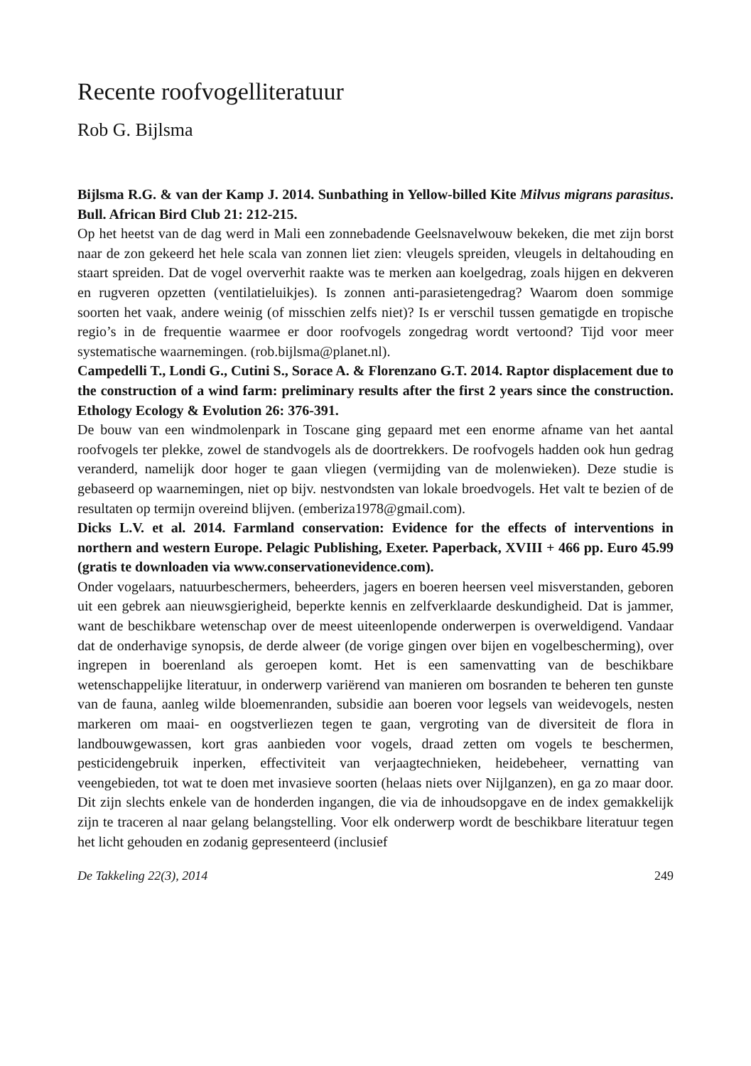Recente roofvogelliteratuur
Rob G. Bijlsma
Bijlsma R.G. & van der Kamp J. 2014. Sunbathing in Yellow-billed Kite Milvus migrans parasitus. Bull. African Bird Club 21: 212-215.
Op het heetst van de dag werd in Mali een zonnebadende Geelsnavelwouw bekeken, die met zijn borst naar de zon gekeerd het hele scala van zonnen liet zien: vleugels spreiden, vleugels in deltahouding en staart spreiden. Dat de vogel oververhit raakte was te merken aan koelgedrag, zoals hijgen en dekveren en rugveren opzetten (ventilatieluikjes). Is zonnen anti-parasietengedrag? Waarom doen sommige soorten het vaak, andere weinig (of misschien zelfs niet)? Is er verschil tussen gematigde en tropische regio’s in de frequentie waarmee er door roofvogels zongedrag wordt vertoond? Tijd voor meer systematische waarnemingen. (rob.bijlsma@planet.nl).
Campedelli T., Londi G., Cutini S., Sorace A. & Florenzano G.T. 2014. Raptor displacement due to the construction of a wind farm: preliminary results after the first 2 years since the construction. Ethology Ecology & Evolution 26: 376-391.
De bouw van een windmolenpark in Toscane ging gepaard met een enorme afname van het aantal roofvogels ter plekke, zowel de standvogels als de doortrekkers. De roofvogels hadden ook hun gedrag veranderd, namelijk door hoger te gaan vliegen (vermijding van de molenwieken). Deze studie is gebaseerd op waarnemingen, niet op bijv. nestvondsten van lokale broedvogels. Het valt te bezien of de resultaten op termijn overeind blijven. (emberiza1978@gmail.com).
Dicks L.V. et al. 2014. Farmland conservation: Evidence for the effects of interventions in northern and western Europe. Pelagic Publishing, Exeter. Paperback, XVIII + 466 pp. Euro 45.99 (gratis te downloaden via www.conservationevidence.com).
Onder vogelaars, natuurbeschermers, beheerders, jagers en boeren heersen veel misverstanden, geboren uit een gebrek aan nieuwsgierigheid, beperkte kennis en zelfverklaarde deskundigheid. Dat is jammer, want de beschikbare wetenschap over de meest uiteenlopende onderwerpen is overweldigend. Vandaar dat de onderhavige synopsis, de derde alweer (de vorige gingen over bijen en vogelbescherming), over ingrepen in boerenland als geroepen komt. Het is een samenvatting van de beschikbare wetenschappelijke literatuur, in onderwerp variërend van manieren om bosranden te beheren ten gunste van de fauna, aanleg wilde bloemenranden, subsidie aan boeren voor legsels van weidevogels, nesten markeren om maai- en oogstverliezen tegen te gaan, vergroting van de diversiteit de flora in landbouwgewassen, kort gras aanbieden voor vogels, draad zetten om vogels te beschermen, pesticidengebruik inperken, effectiviteit van verjaagtechnieken, heidebeheer, vernatting van veengebieden, tot wat te doen met invasieve soorten (helaas niets over Nijlganzen), en ga zo maar door. Dit zijn slechts enkele van de honderden ingangen, die via de inhoudsopgave en de index gemakkelijk zijn te traceren al naar gelang belangstelling. Voor elk onderwerp wordt de beschikbare literatuur tegen het licht gehouden en zodanig gepresenteerd (inclusief
De Takkeling 22(3), 2014 249